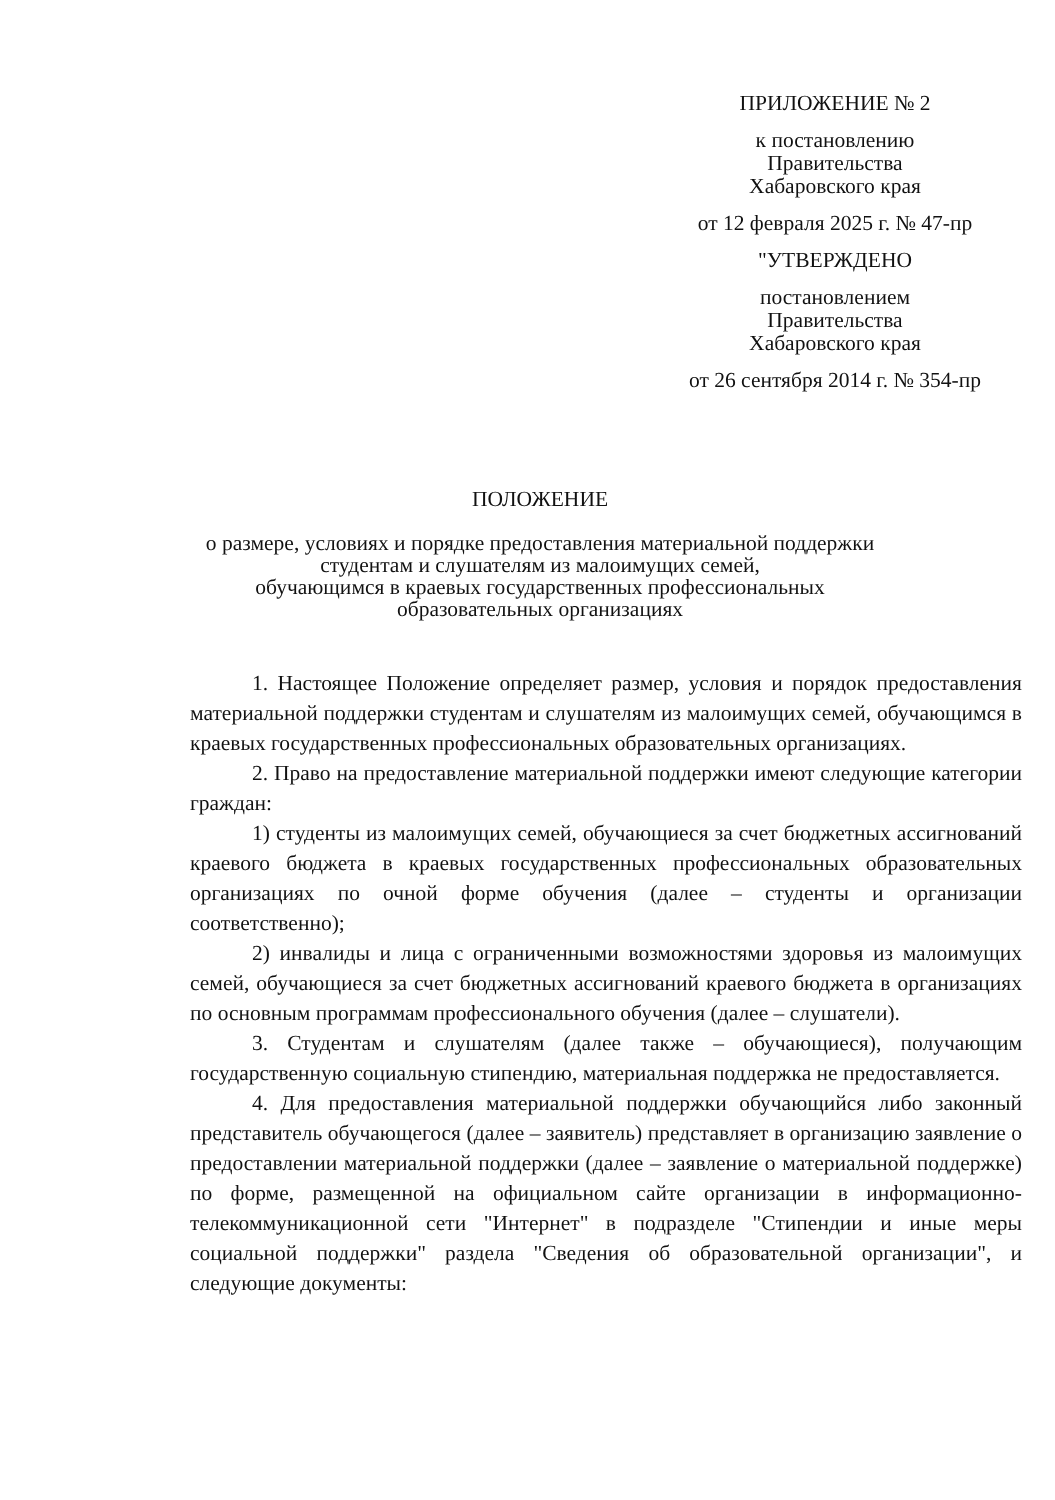ПРИЛОЖЕНИЕ № 2
к постановлению
Правительства
Хабаровского края
от 12 февраля 2025 г. № 47-пр
"УТВЕРЖДЕНО
постановлением
Правительства
Хабаровского края
от 26 сентября 2014 г. № 354-пр
ПОЛОЖЕНИЕ
о размере, условиях и порядке предоставления материальной поддержки
студентам и слушателям из малоимущих семей,
обучающимся в краевых государственных профессиональных
образовательных организациях
1. Настоящее Положение определяет размер, условия и порядок предоставления материальной поддержки студентам и слушателям из малоимущих семей, обучающимся в краевых государственных профессиональных образовательных организациях.
2. Право на предоставление материальной поддержки имеют следующие категории граждан:
1) студенты из малоимущих семей, обучающиеся за счет бюджетных ассигнований краевого бюджета в краевых государственных профессиональных образовательных организациях по очной форме обучения (далее – студенты и организации соответственно);
2) инвалиды и лица с ограниченными возможностями здоровья из малоимущих семей, обучающиеся за счет бюджетных ассигнований краевого бюджета в организациях по основным программам профессионального обучения (далее – слушатели).
3. Студентам и слушателям (далее также – обучающиеся), получающим государственную социальную стипендию, материальная поддержка не предоставляется.
4. Для предоставления материальной поддержки обучающийся либо законный представитель обучающегося (далее – заявитель) представляет в организацию заявление о предоставлении материальной поддержки (далее – заявление о материальной поддержке) по форме, размещенной на официальном сайте организации в информационно-телекоммуникационной сети "Интернет" в подразделе "Стипендии и иные меры социальной поддержки" раздела "Сведения об образовательной организации", и следующие документы: